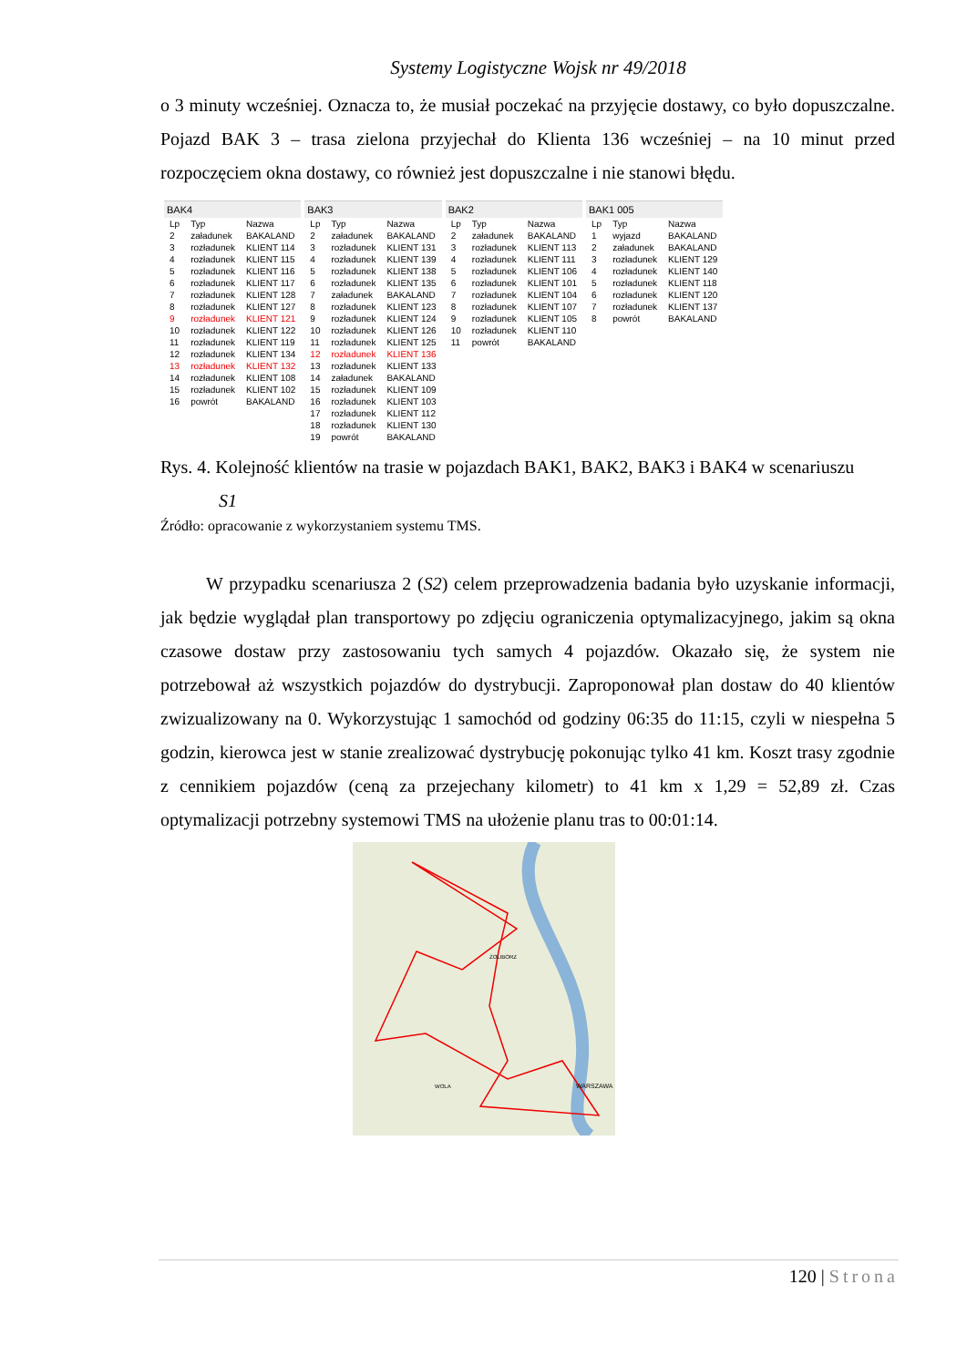Systemy Logistyczne Wojsk nr 49/2018
o 3 minuty wcześniej. Oznacza to, że musiał poczekać na przyjęcie dostawy, co było dopuszczalne. Pojazd BAK 3 – trasa zielona przyjechał do Klienta 136 wcześniej – na 10 minut przed rozpoczęciem okna dostawy, co również jest dopuszczalne i nie stanowi błędu.
BAK4
| Lp | Typ | Nazwa |
| --- | --- | --- |
| 2 | załadunek | BAKALAND |
| 3 | rozładunek | KLIENT 114 |
| 4 | rozładunek | KLIENT 115 |
| 5 | rozładunek | KLIENT 116 |
| 6 | rozładunek | KLIENT 117 |
| 7 | rozładunek | KLIENT 128 |
| 8 | rozładunek | KLIENT 127 |
| 9 | rozładunek | KLIENT 121 |
| 10 | rozładunek | KLIENT 122 |
| 11 | rozładunek | KLIENT 119 |
| 12 | rozładunek | KLIENT 134 |
| 13 | rozładunek | KLIENT 132 |
| 14 | rozładunek | KLIENT 108 |
| 15 | rozładunek | KLIENT 102 |
| 16 | powrót | BAKALAND |
BAK3
| Lp | Typ | Nazwa |
| --- | --- | --- |
| 2 | załadunek | BAKALAND |
| 3 | rozładunek | KLIENT 131 |
| 4 | rozładunek | KLIENT 139 |
| 5 | rozładunek | KLIENT 138 |
| 6 | rozładunek | KLIENT 135 |
| 7 | załadunek | BAKALAND |
| 8 | rozładunek | KLIENT 123 |
| 9 | rozładunek | KLIENT 124 |
| 10 | rozładunek | KLIENT 126 |
| 11 | rozładunek | KLIENT 125 |
| 12 | rozładunek | KLIENT 136 |
| 13 | rozładunek | KLIENT 133 |
| 14 | załadunek | BAKALAND |
| 15 | rozładunek | KLIENT 109 |
| 16 | rozładunek | KLIENT 103 |
| 17 | rozładunek | KLIENT 112 |
| 18 | rozładunek | KLIENT 130 |
| 19 | powrót | BAKALAND |
BAK2
| Lp | Typ | Nazwa |
| --- | --- | --- |
| 2 | załadunek | BAKALAND |
| 3 | rozładunek | KLIENT 113 |
| 4 | rozładunek | KLIENT 111 |
| 5 | rozładunek | KLIENT 106 |
| 6 | rozładunek | KLIENT 101 |
| 7 | rozładunek | KLIENT 104 |
| 8 | rozładunek | KLIENT 107 |
| 9 | rozładunek | KLIENT 105 |
| 10 | rozładunek | KLIENT 110 |
| 11 | powrót | BAKALAND |
BAK1 005
| Lp | Typ | Nazwa |
| --- | --- | --- |
| 1 | wyjazd | BAKALAND |
| 2 | załadunek | BAKALAND |
| 3 | rozładunek | KLIENT 129 |
| 4 | rozładunek | KLIENT 140 |
| 5 | rozładunek | KLIENT 118 |
| 6 | rozładunek | KLIENT 120 |
| 7 | rozładunek | KLIENT 137 |
| 8 | powrót | BAKALAND |
Rys. 4. Kolejność klientów na trasie w pojazdach BAK1, BAK2, BAK3 i BAK4 w scenariuszu
S1
Źródło: opracowanie z wykorzystaniem systemu TMS.
W przypadku scenariusza 2 (S2) celem przeprowadzenia badania było uzyskanie informacji, jak będzie wyglądał plan transportowy po zdjęciu ograniczenia optymalizacyjnego, jakim są okna czasowe dostaw przy zastosowaniu tych samych 4 pojazdów. Okazało się, że system nie potrzebował aż wszystkich pojazdów do dystrybucji. Zaproponował plan dostaw do 40 klientów zwizualizowany na 0. Wykorzystując 1 samochód od godziny 06:35 do 11:15, czyli w niespełna 5 godzin, kierowca jest w stanie zrealizować dystrybucję pokonując tylko 41 km. Koszt trasy zgodnie z cennikiem pojazdów (ceną za przejechany kilometr) to 41 km x 1,29 = 52,89 zł. Czas optymalizacji potrzebny systemowi TMS na ułożenie planu tras to 00:01:14.
WARSZAWA
ŻOLIBORZ
WOLA
120 | Strona